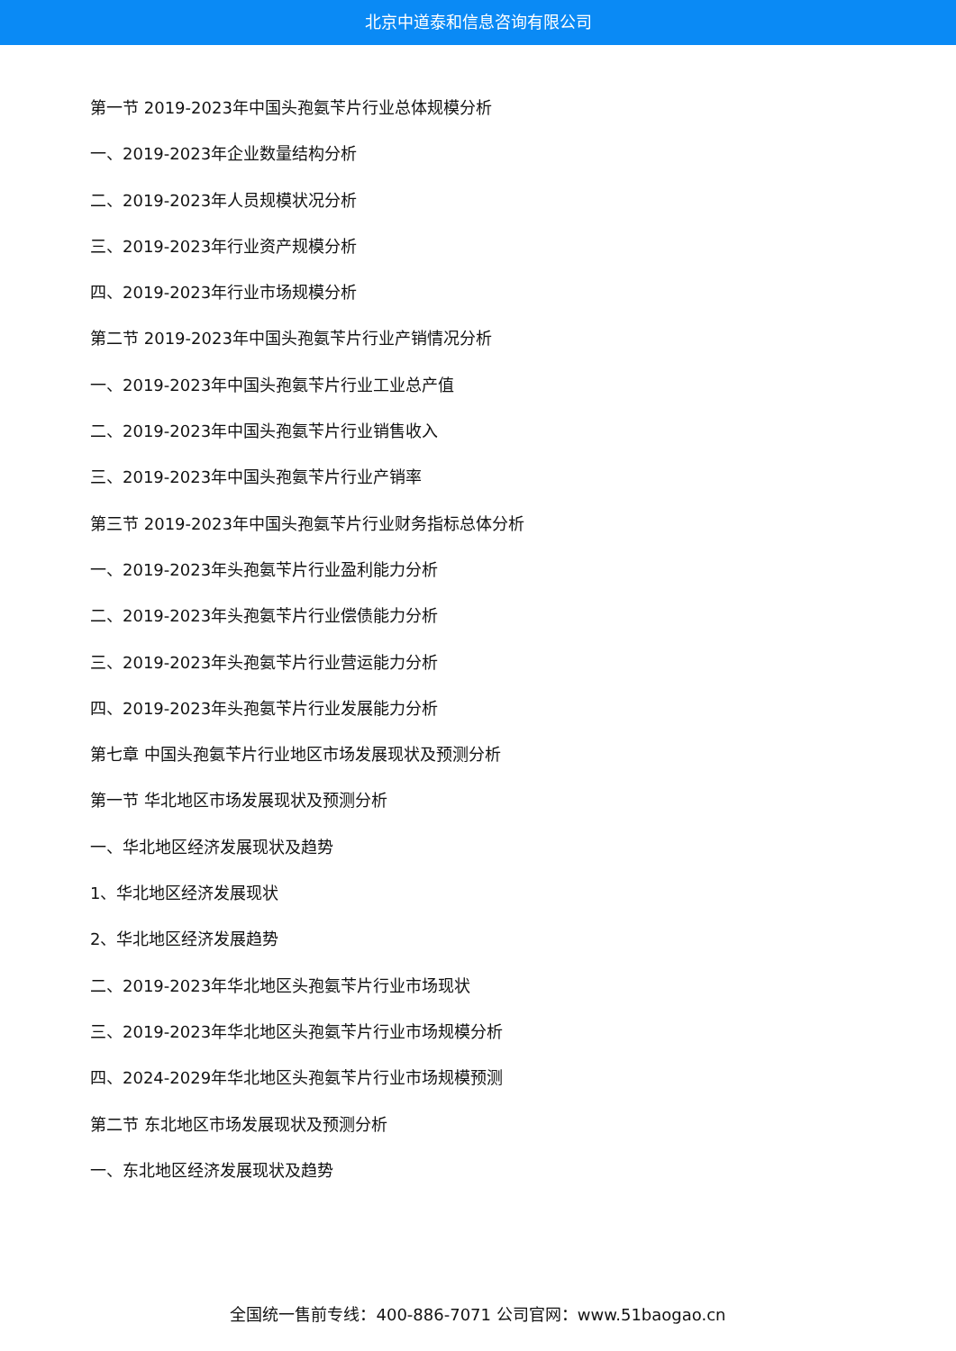北京中道泰和信息咨询有限公司
第一节 2019-2023年中国头孢氨苄片行业总体规模分析
一、2019-2023年企业数量结构分析
二、2019-2023年人员规模状况分析
三、2019-2023年行业资产规模分析
四、2019-2023年行业市场规模分析
第二节 2019-2023年中国头孢氨苄片行业产销情况分析
一、2019-2023年中国头孢氨苄片行业工业总产值
二、2019-2023年中国头孢氨苄片行业销售收入
三、2019-2023年中国头孢氨苄片行业产销率
第三节 2019-2023年中国头孢氨苄片行业财务指标总体分析
一、2019-2023年头孢氨苄片行业盈利能力分析
二、2019-2023年头孢氨苄片行业偿债能力分析
三、2019-2023年头孢氨苄片行业营运能力分析
四、2019-2023年头孢氨苄片行业发展能力分析
第七章 中国头孢氨苄片行业地区市场发展现状及预测分析
第一节 华北地区市场发展现状及预测分析
一、华北地区经济发展现状及趋势
1、华北地区经济发展现状
2、华北地区经济发展趋势
二、2019-2023年华北地区头孢氨苄片行业市场现状
三、2019-2023年华北地区头孢氨苄片行业市场规模分析
四、2024-2029年华北地区头孢氨苄片行业市场规模预测
第二节 东北地区市场发展现状及预测分析
一、东北地区经济发展现状及趋势
全国统一售前专线：400-886-7071 公司官网：www.51baogao.cn